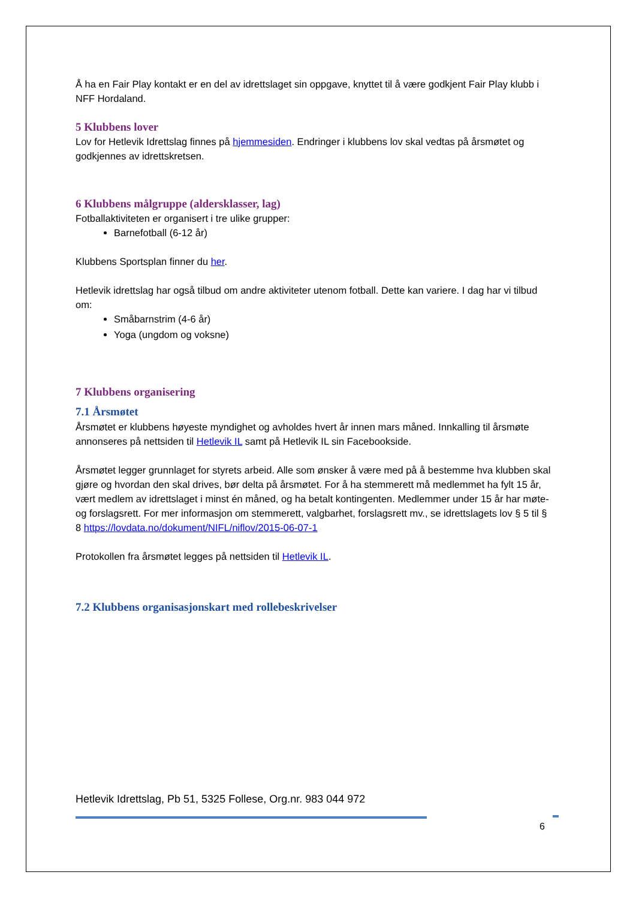Å ha en Fair Play kontakt er en del av idrettslaget sin oppgave, knyttet til å være godkjent Fair Play klubb i NFF Hordaland.
5 Klubbens lover
Lov for Hetlevik Idrettslag finnes på hjemmesiden. Endringer i klubbens lov skal vedtas på årsmøtet og godkjennes av idrettskretsen.
6 Klubbens målgruppe (aldersklasser, lag)
Fotballaktiviteten er organisert i tre ulike grupper:
Barnefotball (6-12 år)
Klubbens Sportsplan finner du her.
Hetlevik idrettslag har også tilbud om andre aktiviteter utenom fotball. Dette kan variere. I dag har vi tilbud om:
Småbarnstrim (4-6 år)
Yoga (ungdom og voksne)
7 Klubbens organisering
7.1 Årsmøtet
Årsmøtet er klubbens høyeste myndighet og avholdes hvert år innen mars måned. Innkalling til årsmøte annonseres på nettsiden til Hetlevik IL samt på Hetlevik IL sin Facebookside.
Årsmøtet legger grunnlaget for styrets arbeid. Alle som ønsker å være med på å bestemme hva klubben skal gjøre og hvordan den skal drives, bør delta på årsmøtet. For å ha stemmerett må medlemmet ha fylt 15 år, vært medlem av idrettslaget i minst én måned, og ha betalt kontingenten. Medlemmer under 15 år har møte- og forslagsrett. For mer informasjon om stemmerett, valgbarhet, forslagsrett mv., se idrettslagets lov § 5 til § 8 https://lovdata.no/dokument/NIFL/niflov/2015-06-07-1
Protokollen fra årsmøtet legges på nettsiden til Hetlevik IL.
7.2 Klubbens organisasjonskart med rollebeskrivelser
Hetlevik Idrettslag, Pb 51, 5325 Follese, Org.nr. 983 044 972
6